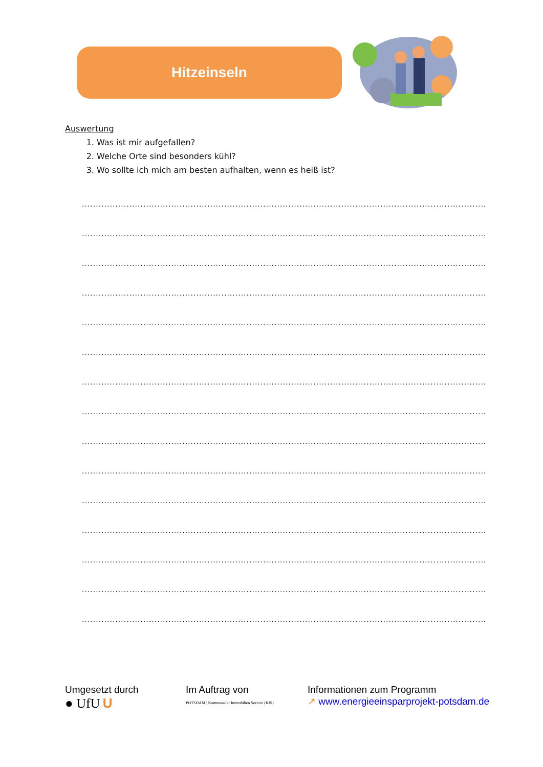Hitzeinseln
Auswertung
1. Was ist mir aufgefallen?
2. Welche Orte sind besonders kühl?
3. Wo sollte ich mich am besten aufhalten, wenn es heiß ist?
.................................................................................................................................................................
.................................................................................................................................................................
.................................................................................................................................................................
.................................................................................................................................................................
.................................................................................................................................................................
.................................................................................................................................................................
.................................................................................................................................................................
.................................................................................................................................................................
.................................................................................................................................................................
.................................................................................................................................................................
.................................................................................................................................................................
.................................................................................................................................................................
.................................................................................................................................................................
.................................................................................................................................................................
.................................................................................................................................................................
Umgesetzt durch
● UfU U
Im Auftrag von
POTSDAM | Kommunaler Immobilien Service (KIS)
Informationen zum Programm
↗ www.energieeinsparprojekt-potsdam.de